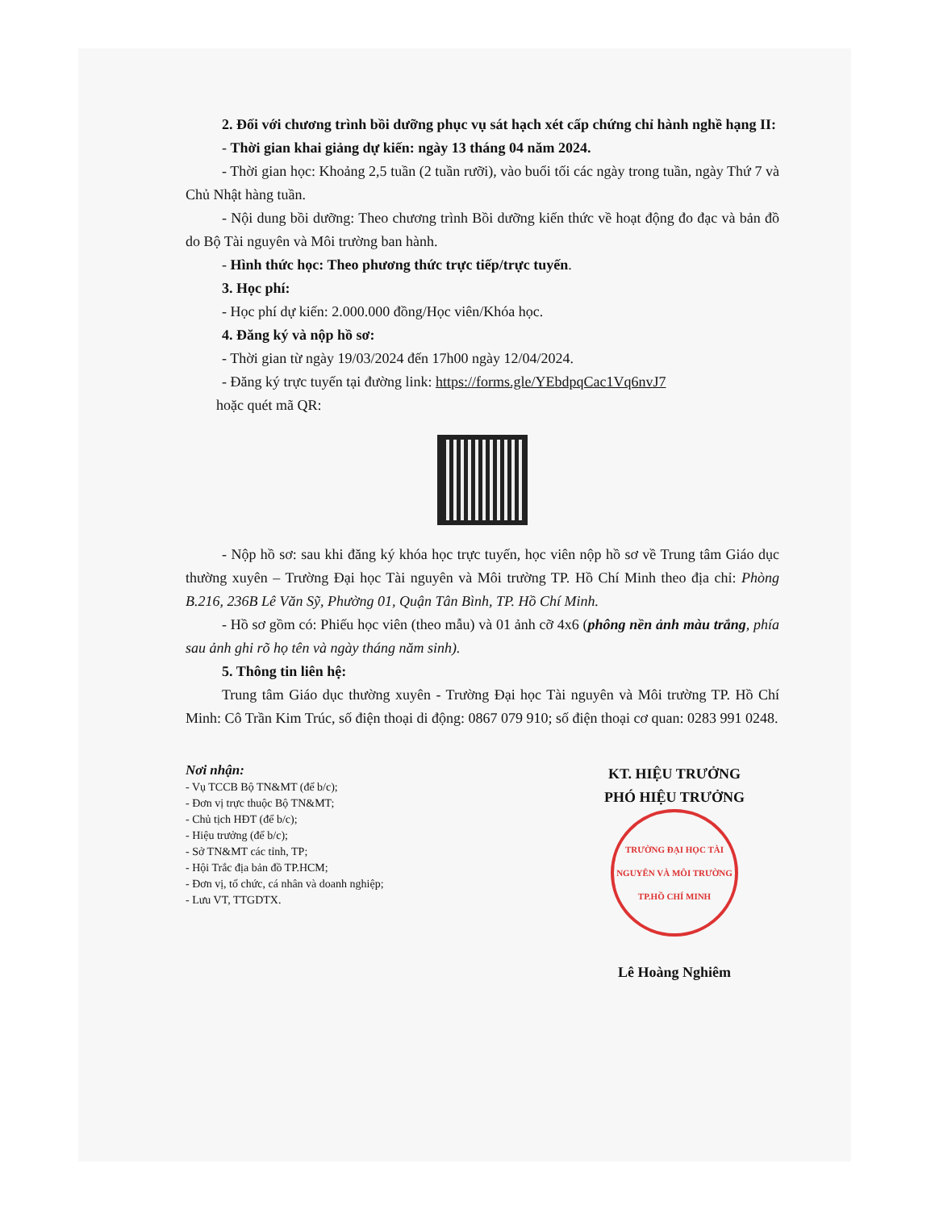2. Đối với chương trình bồi dưỡng phục vụ sát hạch xét cấp chứng chỉ hành nghề hạng II:
- Thời gian khai giảng dự kiến: ngày 13 tháng 04 năm 2024.
- Thời gian học: Khoảng 2,5 tuần (2 tuần rưỡi), vào buổi tối các ngày trong tuần, ngày Thứ 7 và Chủ Nhật hàng tuần.
- Nội dung bồi dưỡng: Theo chương trình Bồi dưỡng kiến thức về hoạt động đo đạc và bản đồ do Bộ Tài nguyên và Môi trường ban hành.
- Hình thức học: Theo phương thức trực tiếp/trực tuyến.
3. Học phí:
- Học phí dự kiến: 2.000.000 đồng/Học viên/Khóa học.
4. Đăng ký và nộp hồ sơ:
- Thời gian từ ngày 19/03/2024 đến 17h00 ngày 12/04/2024.
- Đăng ký trực tuyến tại đường link: https://forms.gle/YEbdpqCac1Vq6nvJ7
hoặc quét mã QR:
- Nộp hồ sơ: sau khi đăng ký khóa học trực tuyến, học viên nộp hồ sơ về Trung tâm Giáo dục thường xuyên – Trường Đại học Tài nguyên và Môi trường TP. Hồ Chí Minh theo địa chỉ: Phòng B.216, 236B Lê Văn Sỹ, Phường 01, Quận Tân Bình, TP. Hồ Chí Minh.
- Hồ sơ gồm có: Phiếu học viên (theo mẫu) và 01 ảnh cỡ 4x6 (phông nền ảnh màu trắng, phía sau ảnh ghi rõ họ tên và ngày tháng năm sinh).
5. Thông tin liên hệ:
Trung tâm Giáo dục thường xuyên - Trường Đại học Tài nguyên và Môi trường TP. Hồ Chí Minh: Cô Trần Kim Trúc, số điện thoại di động: 0867 079 910; số điện thoại cơ quan: 0283 991 0248.
Nơi nhận:
- Vụ TCCB Bộ TN&MT (để b/c);
- Đơn vị trực thuộc Bộ TN&MT;
- Chủ tịch HĐT (để b/c);
- Hiệu trưởng (để b/c);
- Sở TN&MT các tỉnh, TP;
- Hội Trắc địa bản đồ TP.HCM;
- Đơn vị, tổ chức, cá nhân và doanh nghiệp;
- Lưu VT, TTGDTX.
KT. HIỆU TRƯỞNG
PHÓ HIỆU TRƯỞNG
TRƯỜNG ĐẠI HỌC TÀI NGUYÊN VÀ MÔI TRƯỜNG TP.HỒ CHÍ MINH
Lê Hoàng Nghiêm